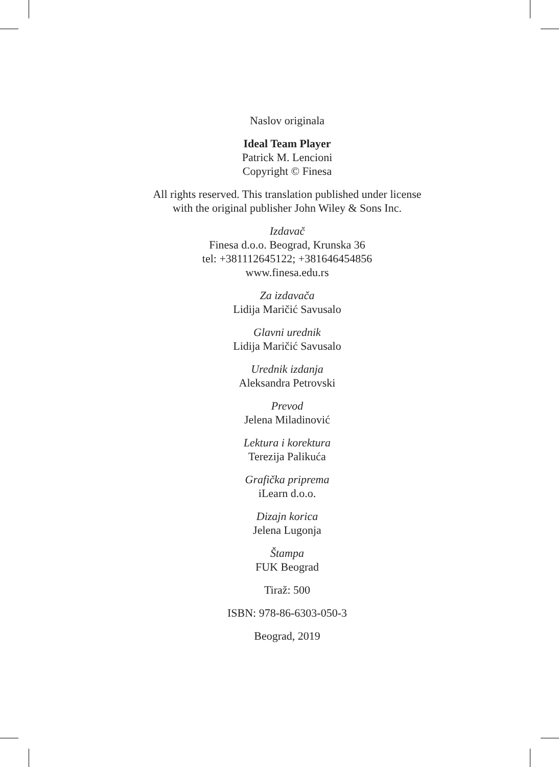Naslov originala
Ideal Team Player
Patrick M. Lencioni
Copyright © Finesa
All rights reserved. This translation published under license
with the original publisher John Wiley & Sons Inc.
Izdavač
Finesa d.o.o. Beograd, Krunska 36
tel: +381112645122; +381646454856
www.finesa.edu.rs
Za izdavača
Lidija Maričić Savusalo
Glavni urednik
Lidija Maričić Savusalo
Urednik izdanja
Aleksandra Petrovski
Prevod
Jelena Miladinović
Lektura i korektura
Terezija Palikuća
Grafička priprema
iLearn d.o.o.
Dizajn korica
Jelena Lugonja
Štampa
FUK Beograd
Tiraž: 500
ISBN: 978-86-6303-050-3
Beograd, 2019